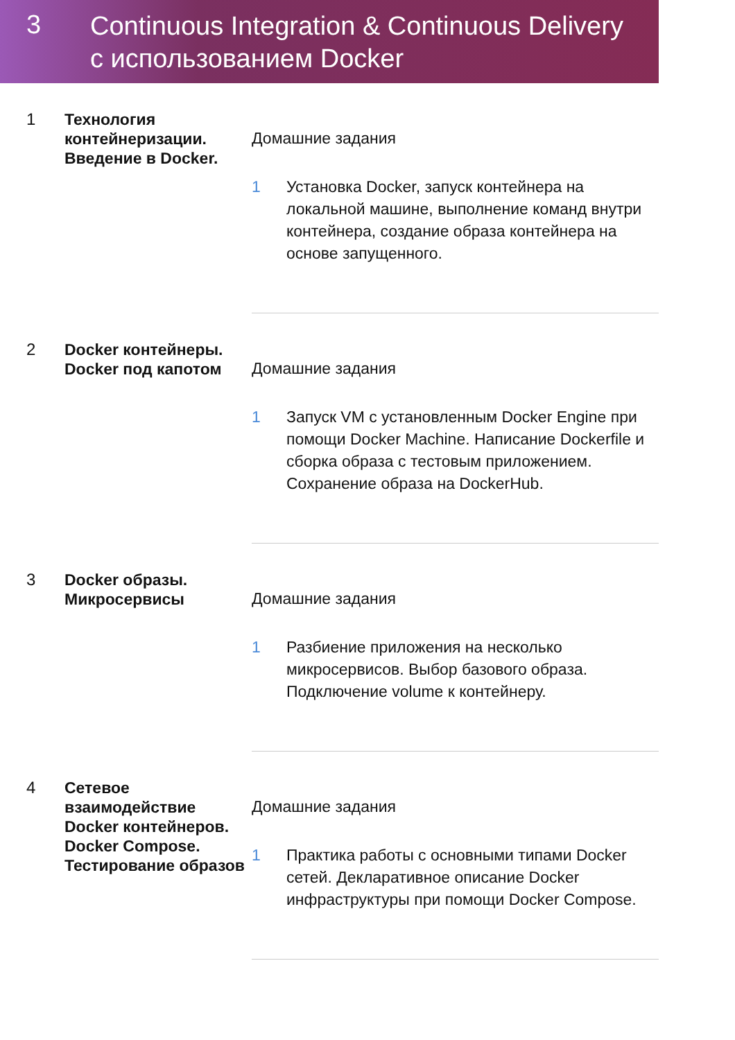3
Continuous Integration & Continuous Delivery
с использованием Docker
1
Технология контейнеризации. Введение в Docker.
Домашние задания
1 Установка Docker, запуск контейнера на локальной машине, выполнение команд внутри контейнера, создание образа контейнера на основе запущенного.
2
Docker контейнеры. Docker под капотом
Домашние задания
1 Запуск VM с установленным Docker Engine при помощи Docker Machine. Написание Dockerfile и сборка образа с тестовым приложением. Сохранение образа на DockerHub.
3
Docker образы. Микросервисы
Домашние задания
1 Разбиение приложения на несколько микросервисов. Выбор базового образа. Подключение volume к контейнеру.
4
Сетевое взаимодействие Docker контейнеров. Docker Compose. Тестирование образов
Домашние задания
1 Практика работы с основными типами Docker сетей. Декларативное описание Docker инфраструктуры при помощи Docker Compose.